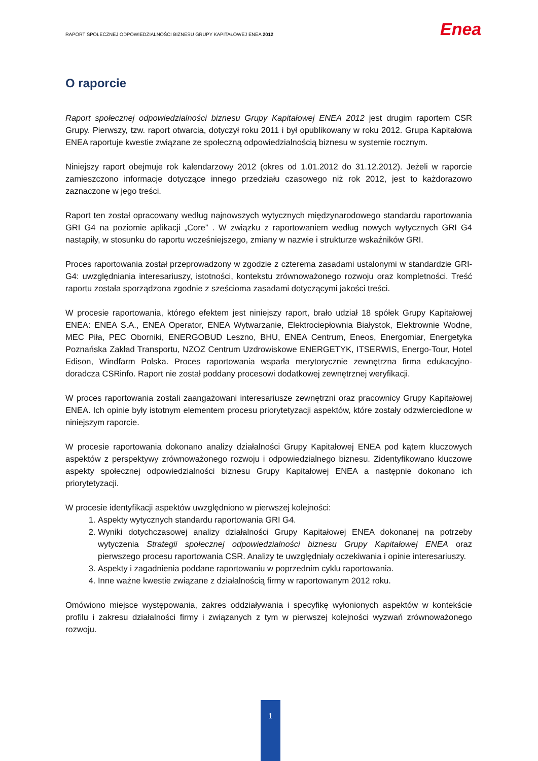RAPORT SPOŁECZNEJ ODPOWIEDZIALNOŚCI BIZNESU GRUPY KAPITAŁOWEJ ENEA 2012
Enea
O raporcie
Raport społecznej odpowiedzialności biznesu Grupy Kapitałowej ENEA 2012 jest drugim raportem CSR Grupy. Pierwszy, tzw. raport otwarcia, dotyczył roku 2011 i był opublikowany w roku 2012. Grupa Kapitałowa ENEA raportuje kwestie związane ze społeczną odpowiedzialnością biznesu w systemie rocznym.
Niniejszy raport obejmuje rok kalendarzowy 2012 (okres od 1.01.2012 do 31.12.2012). Jeżeli w raporcie zamieszczono informacje dotyczące innego przedziału czasowego niż rok 2012, jest to każdorazowo zaznaczone w jego treści.
Raport ten został opracowany według najnowszych wytycznych międzynarodowego standardu raportowania GRI G4 na poziomie aplikacji „Core” . W związku z raportowaniem według nowych wytycznych GRI G4 nastąpiły, w stosunku do raportu wcześniejszego, zmiany w nazwie i strukturze wskaźników GRI.
Proces raportowania został przeprowadzony w zgodzie z czterema zasadami ustalonymi w standardzie GRI-G4: uwzględniania interesariuszy, istotności, kontekstu zrównoważonego rozwoju oraz kompletności. Treść raportu została sporządzona zgodnie z sześcioma zasadami dotyczącymi jakości treści.
W procesie raportowania, którego efektem jest niniejszy raport, brało udział 18 spółek Grupy Kapitałowej ENEA: ENEA S.A., ENEA Operator, ENEA Wytwarzanie, Elektrociepłownia Białystok, Elektrownie Wodne, MEC Piła, PEC Oborniki, ENERGOBUD Leszno, BHU, ENEA Centrum, Eneos, Energomiar, Energetyka Poznańska Zakład Transportu, NZOZ Centrum Uzdrowiskowe ENERGETYK, ITSERWIS, Energo-Tour, Hotel Edison, Windfarm Polska. Proces raportowania wsparła merytorycznie zewnętrzna firma edukacyjno-doradcza CSRinfo. Raport nie został poddany procesowi dodatkowej zewnętrznej weryfikacji.
W proces raportowania zostali zaangażowani interesariusze zewnętrzni oraz pracownicy Grupy Kapitałowej ENEA. Ich opinie były istotnym elementem procesu priorytetyzacji aspektów, które zostały odzwierciedlone w niniejszym raporcie.
W procesie raportowania dokonano analizy działalności Grupy Kapitałowej ENEA pod kątem kluczowych aspektów z perspektywy zrównoważonego rozwoju i odpowiedzialnego biznesu. Zidentyfikowano kluczowe aspekty społecznej odpowiedzialności biznesu Grupy Kapitałowej ENEA a następnie dokonano ich priorytetyzacji.
W procesie identyfikacji aspektów uwzględniono w pierwszej kolejności:
1. Aspekty wytycznych standardu raportowania GRI G4.
2. Wyniki dotychczasowej analizy działalności Grupy Kapitałowej ENEA dokonanej na potrzeby wytyczenia Strategii społecznej odpowiedzialności biznesu Grupy Kapitałowej ENEA oraz pierwszego procesu raportowania CSR. Analizy te uwzględniały oczekiwania i opinie interesariuszy.
3. Aspekty i zagadnienia poddane raportowaniu w poprzednim cyklu raportowania.
4. Inne ważne kwestie związane z działalnością firmy w raportowanym 2012 roku.
Omówiono miejsce występowania, zakres oddziaływania i specyfikę wyłonionych aspektów w kontekście profilu i zakresu działalności firmy i związanych z tym w pierwszej kolejności wyzwań zrównoważonego rozwoju.
1